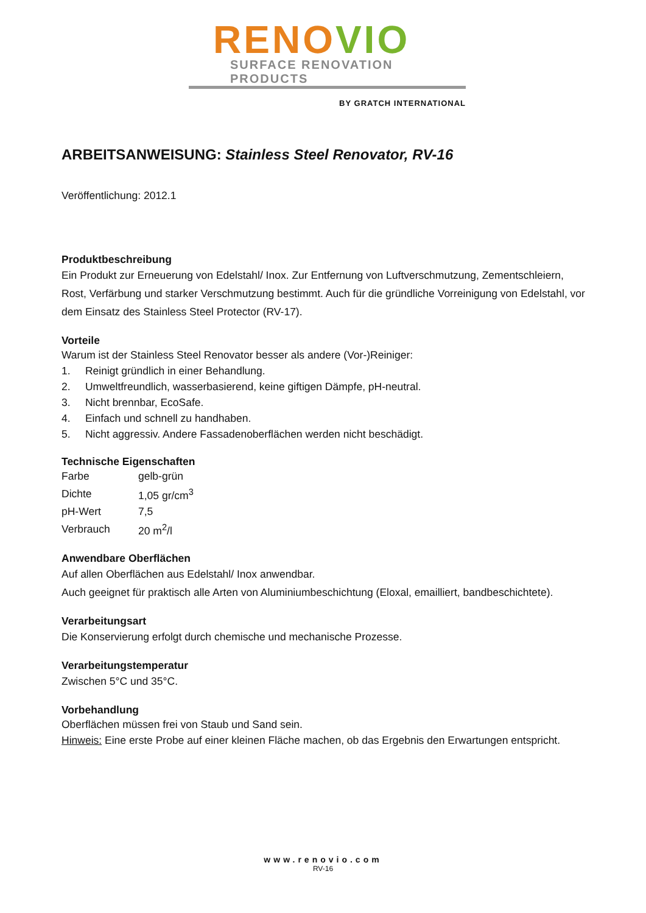RENO VIO
SURFACE RENOVATION PRODUCTS
BY GRATCH INTERNATIONAL
ARBEITSANWEISUNG: Stainless Steel Renovator, RV-16
Veröffentlichung: 2012.1
Produktbeschreibung
Ein Produkt zur Erneuerung von Edelstahl/ Inox. Zur Entfernung von Luftverschmutzung, Zementschleiern, Rost, Verfärbung und starker Verschmutzung bestimmt. Auch für die gründliche Vorreinigung von Edelstahl, vor dem Einsatz des Stainless Steel Protector (RV-17).
Vorteile
Warum ist der Stainless Steel Renovator besser als andere (Vor-)Reiniger:
1. Reinigt gründlich in einer Behandlung.
2. Umweltfreundlich, wasserbasierend, keine giftigen Dämpfe, pH-neutral.
3. Nicht brennbar, EcoSafe.
4. Einfach und schnell zu handhaben.
5. Nicht aggressiv. Andere Fassadenoberflächen werden nicht beschädigt.
Technische Eigenschaften
| Farbe | gelb-grün |
| Dichte | 1,05 gr/cm<sup>3</sup> |
| pH-Wert | 7,5 |
| Verbrauch | 20 m<sup>2</sup>/l |
Anwendbare Oberflächen
Auf allen Oberflächen aus Edelstahl/ Inox anwendbar.
Auch geeignet für praktisch alle Arten von Aluminiumbeschichtung (Eloxal, emailliert, bandbeschichtete).
Verarbeitungsart
Die Konservierung erfolgt durch chemische und mechanische Prozesse.
Verarbeitungstemperatur
Zwischen 5°C und 35°C.
Vorbehandlung
Oberflächen müssen frei von Staub und Sand sein.
Hinweis: Eine erste Probe auf einer kleinen Fläche machen, ob das Ergebnis den Erwartungen entspricht.
www.renovio.com
RV-16